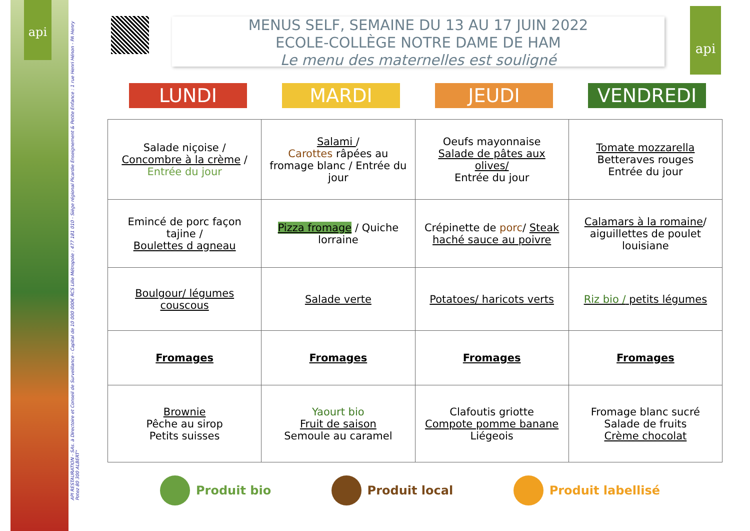api
API RESTAURATION - SAs. à Directoire et Conseil de Surveillance - Capital de 10 000 000€ RCS Lille Métropole : 477 181 010 - Siège régional Picardie Enseignement & Petite Enfance : 1 rue Henri Hénon - PA Henry Potez 80 300 ALBERT"
MENUS SELF, SEMAINE DU 13 AU 17 JUIN 2022
ECOLE-COLLÈGE NOTRE DAME DE HAM
Le menu des maternelles est souligné
api
LUNDI MARDI JEUDI VENDREDI
| Salade niçoise / Concombre à la crème / Entrée du jour | Salami / Carottes râpées au fromage blanc / Entrée du jour | Oeufs mayonnaise Salade de pâtes aux olives/ Entrée du jour | Tomate mozzarella Betteraves rouges Entrée du jour |
| Emincé de porc façon tajine / Boulettes d agneau | Pizza fromage / Quiche lorraine | Crépinette de porc / Steak haché sauce au poivre | Calamars à la romaine / aiguillettes de poulet louisiane |
| Boulgour/ légumes couscous | Salade verte | Potatoes/ haricots verts | Riz bio / petits légumes |
| Fromages | Fromages | Fromages | Fromages |
| Brownie Pêche au sirop Petits suisses | Yaourt bio Fruit de saison Semoule au caramel | Clafoutis griotte Compote pomme banane Liégeois | Fromage blanc sucré Salade de fruits Crème chocolat |
Produit bio Produit local Produit labellisé